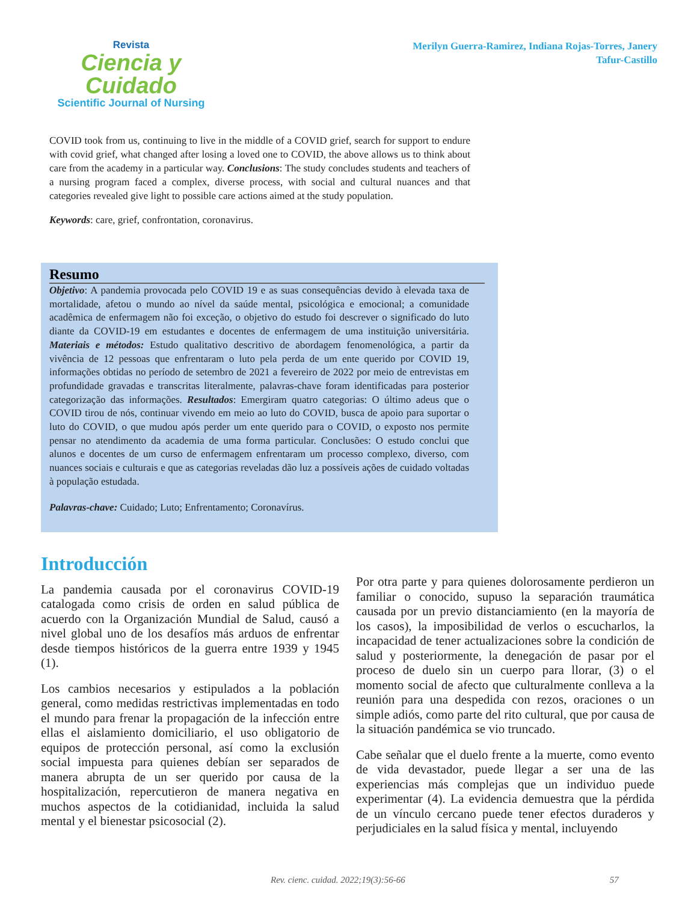Revista
Ciencia y Cuidado
Scientific Journal of Nursing
Merilyn Guerra-Ramirez, Indiana Rojas-Torres, Janery
Tafur-Castillo
COVID took from us, continuing to live in the middle of a COVID grief, search for support to endure with covid grief, what changed after losing a loved one to COVID, the above allows us to think about care from the academy in a particular way. Conclusions: The study concludes students and teachers of a nursing program faced a complex, diverse process, with social and cultural nuances and that categories revealed give light to possible care actions aimed at the study population.
Keywords: care, grief, confrontation, coronavirus.
Resumo
Objetivo: A pandemia provocada pelo COVID 19 e as suas consequências devido à elevada taxa de mortalidade, afetou o mundo ao nível da saúde mental, psicológica e emocional; a comunidade acadêmica de enfermagem não foi exceção, o objetivo do estudo foi descrever o significado do luto diante da COVID-19 em estudantes e docentes de enfermagem de uma instituição universitária. Materiais e métodos: Estudo qualitativo descritivo de abordagem fenomenológica, a partir da vivência de 12 pessoas que enfrentaram o luto pela perda de um ente querido por COVID 19, informações obtidas no período de setembro de 2021 a fevereiro de 2022 por meio de entrevistas em profundidade gravadas e transcritas literalmente, palavras-chave foram identificadas para posterior categorização das informações. Resultados: Emergiram quatro categorias: O último adeus que o COVID tirou de nós, continuar vivendo em meio ao luto do COVID, busca de apoio para suportar o luto do COVID, o que mudou após perder um ente querido para o COVID, o exposto nos permite pensar no atendimento da academia de uma forma particular. Conclusões: O estudo conclui que alunos e docentes de um curso de enfermagem enfrentaram um processo complexo, diverso, com nuances sociais e culturais e que as categorias reveladas dão luz a possíveis ações de cuidado voltadas à população estudada.
Palavras-chave: Cuidado; Luto; Enfrentamento; Coronavírus.
Introducción
La pandemia causada por el coronavirus COVID-19 catalogada como crisis de orden en salud pública de acuerdo con la Organización Mundial de Salud, causó a nivel global uno de los desafíos más arduos de enfrentar desde tiempos históricos de la guerra entre 1939 y 1945 (1).
Los cambios necesarios y estipulados a la población general, como medidas restrictivas implementadas en todo el mundo para frenar la propagación de la infección entre ellas el aislamiento domiciliario, el uso obligatorio de equipos de protección personal, así como la exclusión social impuesta para quienes debían ser separados de manera abrupta de un ser querido por causa de la hospitalización, repercutieron de manera negativa en muchos aspectos de la cotidianidad, incluida la salud mental y el bienestar psicosocial (2).
Por otra parte y para quienes dolorosamente perdieron un familiar o conocido, supuso la separación traumática causada por un previo distanciamiento (en la mayoría de los casos), la imposibilidad de verlos o escucharlos, la incapacidad de tener actualizaciones sobre la condición de salud y posteriormente, la denegación de pasar por el proceso de duelo sin un cuerpo para llorar, (3) o el momento social de afecto que culturalmente conlleva a la reunión para una despedida con rezos, oraciones o un simple adiós, como parte del rito cultural, que por causa de la situación pandémica se vio truncado.
Cabe señalar que el duelo frente a la muerte, como evento de vida devastador, puede llegar a ser una de las experiencias más complejas que un individuo puede experimentar (4). La evidencia demuestra que la pérdida de un vínculo cercano puede tener efectos duraderos y perjudiciales en la salud física y mental, incluyendo
Rev. cienc. cuidad. 2022;19(3):56-66 57